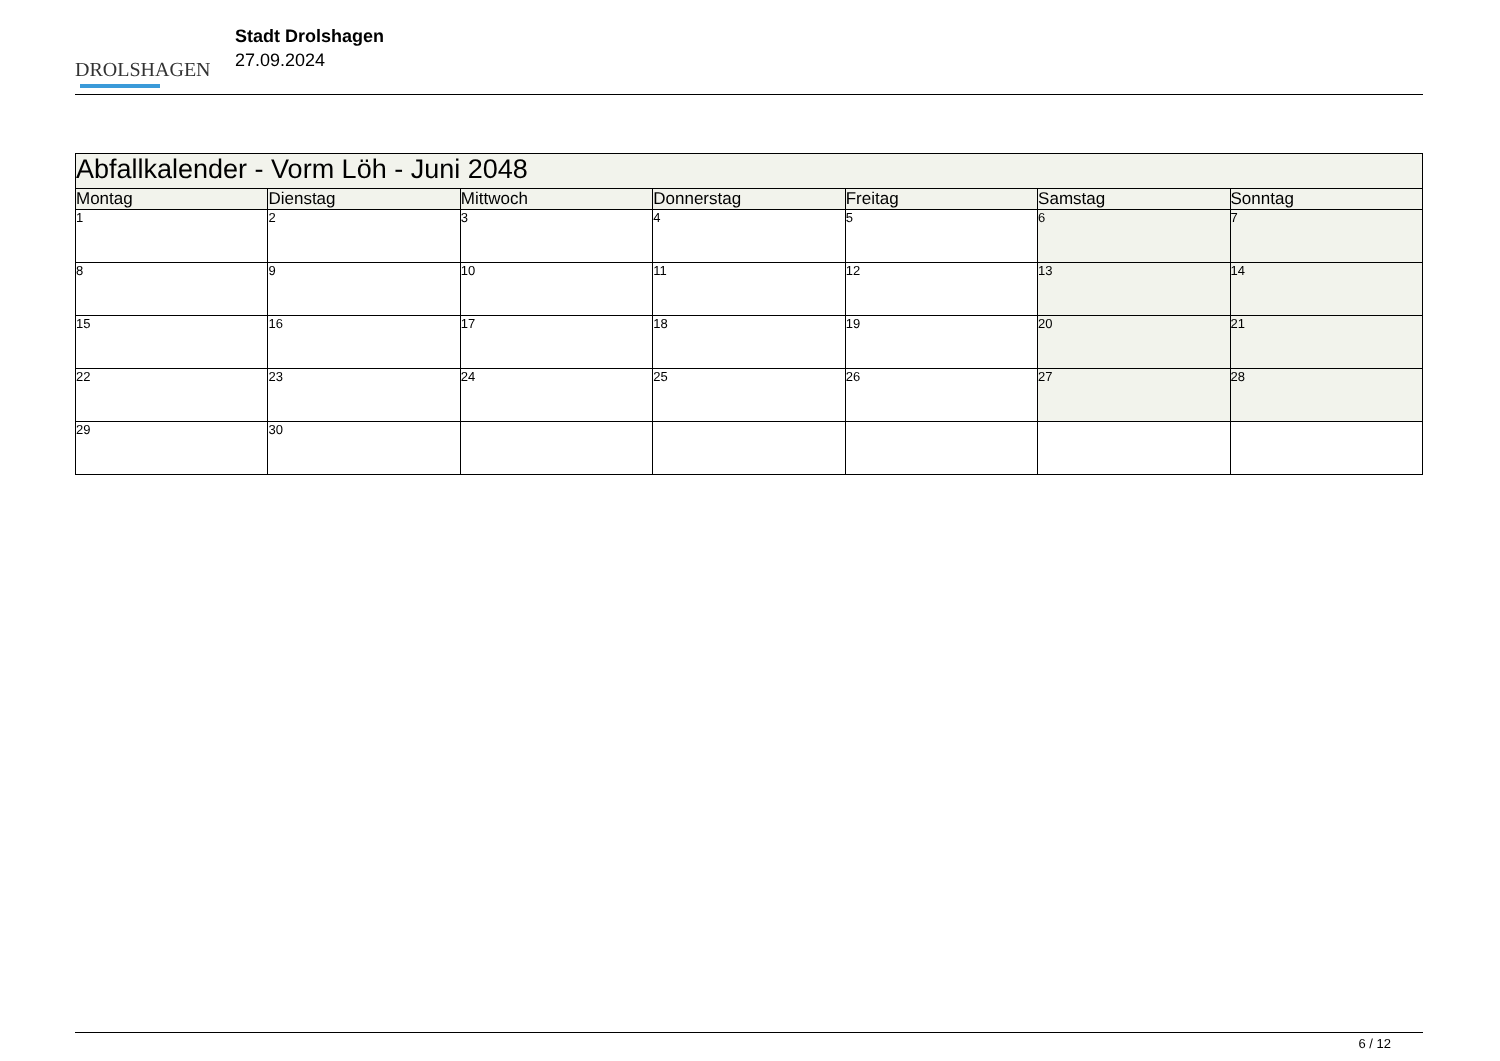DROLSHAGEN
Stadt Drolshagen
27.09.2024
| Abfallkalender - Vorm Löh - Juni 2048 | | | | | | |
| --- | --- | --- | --- | --- | --- | --- |
| Montag | Dienstag | Mittwoch | Donnerstag | Freitag | Samstag | Sonntag |
| 1 | 2 | 3 | 4 | 5 | 6 | 7 |
| 8 | 9 | 10 | 11 | 12 | 13 | 14 |
| 15 | 16 | 17 | 18 | 19 | 20 | 21 |
| 22 | 23 | 24 | 25 | 26 | 27 | 28 |
| 29 | 30 | | | | | |
6 / 12